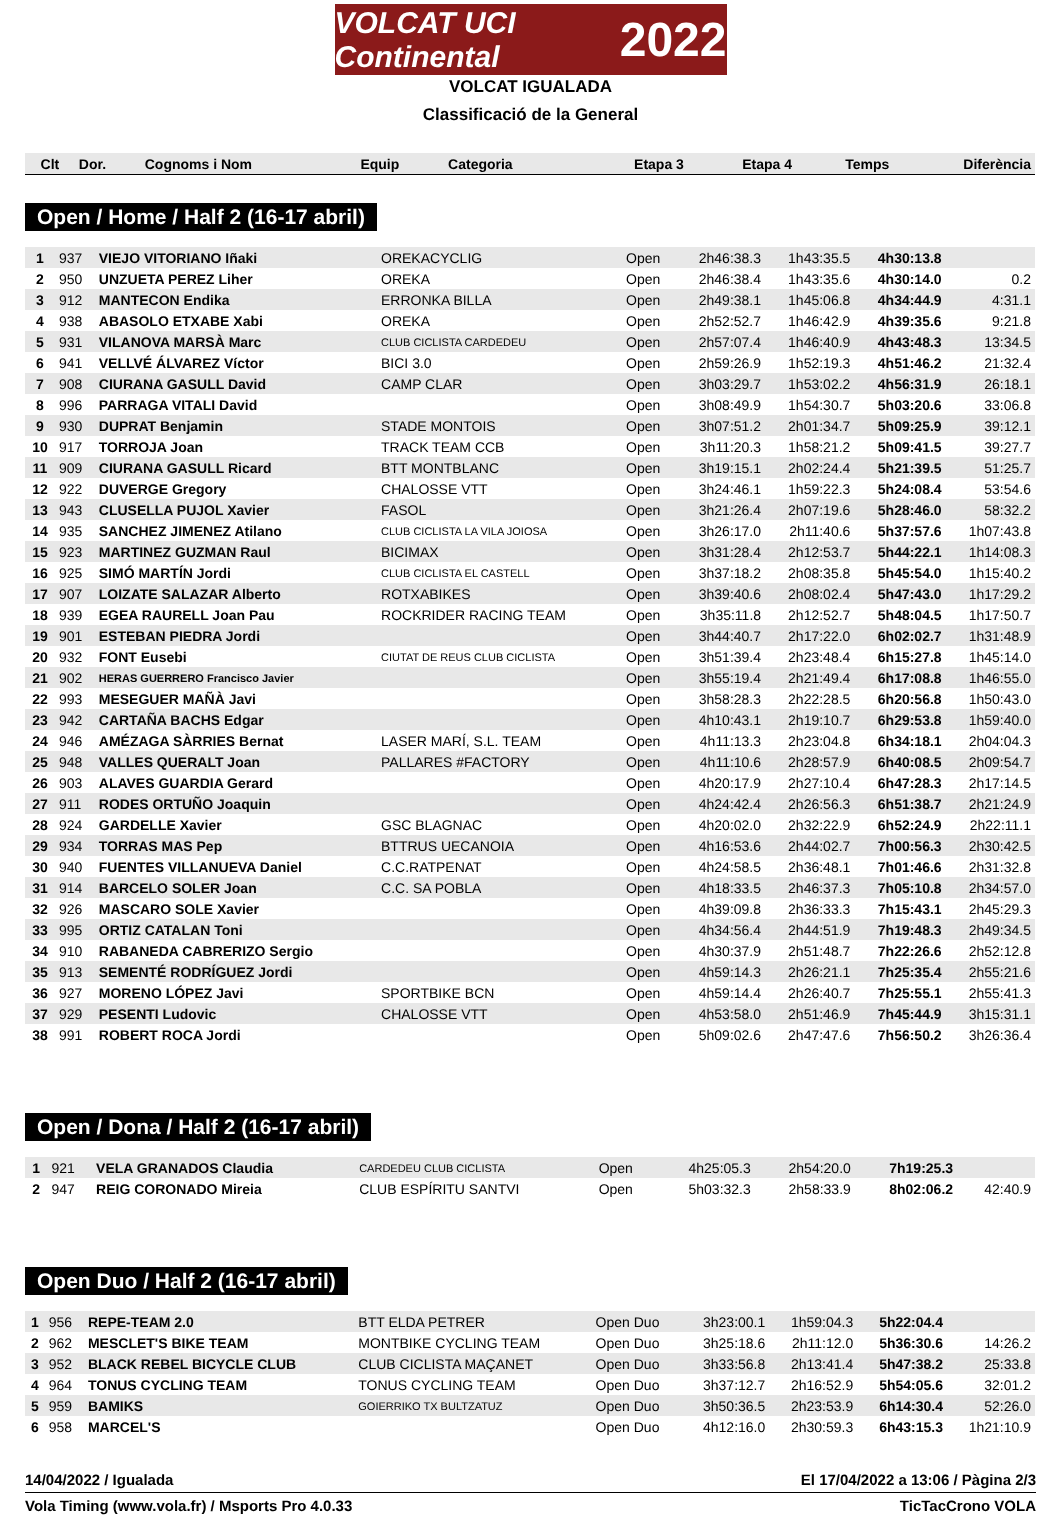VOLCAT UCI Continental 2022
VOLCAT IGUALADA
Classificació de la General
| Clt | Dor. | Cognoms i Nom | Equip | Categoria | Etapa 3 | Etapa 4 | Temps | Diferència |
| --- | --- | --- | --- | --- | --- | --- | --- | --- |
Open / Home / Half 2 (16-17 abril)
| 1 | 937 | VIEJO VITORIANO Iñaki | OREKACYCLIG | Open | 2h46:38.3 | 1h43:35.5 | 4h30:13.8 | |
| 2 | 950 | UNZUETA PEREZ Liher | OREKA | Open | 2h46:38.4 | 1h43:35.6 | 4h30:14.0 | 0.2 |
| 3 | 912 | MANTECON Endika | ERRONKA BILLA | Open | 2h49:38.1 | 1h45:06.8 | 4h34:44.9 | 4:31.1 |
| 4 | 938 | ABASOLO ETXABE Xabi | OREKA | Open | 2h52:52.7 | 1h46:42.9 | 4h39:35.6 | 9:21.8 |
| 5 | 931 | VILANOVA MARSÀ Marc | CLUB CICLISTA CARDEDEU | Open | 2h57:07.4 | 1h46:40.9 | 4h43:48.3 | 13:34.5 |
| 6 | 941 | VELLVÉ ÁLVAREZ Víctor | BICI 3.0 | Open | 2h59:26.9 | 1h52:19.3 | 4h51:46.2 | 21:32.4 |
| 7 | 908 | CIURANA GASULL David | CAMP CLAR | Open | 3h03:29.7 | 1h53:02.2 | 4h56:31.9 | 26:18.1 |
| 8 | 996 | PARRAGA VITALI David | | Open | 3h08:49.9 | 1h54:30.7 | 5h03:20.6 | 33:06.8 |
| 9 | 930 | DUPRAT Benjamin | STADE MONTOIS | Open | 3h07:51.2 | 2h01:34.7 | 5h09:25.9 | 39:12.1 |
| 10 | 917 | TORROJA Joan | TRACK TEAM CCB | Open | 3h11:20.3 | 1h58:21.2 | 5h09:41.5 | 39:27.7 |
| 11 | 909 | CIURANA GASULL Ricard | BTT MONTBLANC | Open | 3h19:15.1 | 2h02:24.4 | 5h21:39.5 | 51:25.7 |
| 12 | 922 | DUVERGE Gregory | CHALOSSE VTT | Open | 3h24:46.1 | 1h59:22.3 | 5h24:08.4 | 53:54.6 |
| 13 | 943 | CLUSELLA PUJOL Xavier | FASOL | Open | 3h21:26.4 | 2h07:19.6 | 5h28:46.0 | 58:32.2 |
| 14 | 935 | SANCHEZ JIMENEZ Atilano | CLUB CICLISTA LA VILA JOIOSA | Open | 3h26:17.0 | 2h11:40.6 | 5h37:57.6 | 1h07:43.8 |
| 15 | 923 | MARTINEZ GUZMAN Raul | BICIMAX | Open | 3h31:28.4 | 2h12:53.7 | 5h44:22.1 | 1h14:08.3 |
| 16 | 925 | SIMÓ MARTÍN Jordi | CLUB CICLISTA EL CASTELL | Open | 3h37:18.2 | 2h08:35.8 | 5h45:54.0 | 1h15:40.2 |
| 17 | 907 | LOIZATE SALAZAR Alberto | ROTXABIKES | Open | 3h39:40.6 | 2h08:02.4 | 5h47:43.0 | 1h17:29.2 |
| 18 | 939 | EGEA RAURELL Joan Pau | ROCKRIDER RACING TEAM | Open | 3h35:11.8 | 2h12:52.7 | 5h48:04.5 | 1h17:50.7 |
| 19 | 901 | ESTEBAN PIEDRA Jordi | | Open | 3h44:40.7 | 2h17:22.0 | 6h02:02.7 | 1h31:48.9 |
| 20 | 932 | FONT Eusebi | CIUTAT DE REUS CLUB CICLISTA | Open | 3h51:39.4 | 2h23:48.4 | 6h15:27.8 | 1h45:14.0 |
| 21 | 902 | HERAS GUERRERO Francisco Javier | | Open | 3h55:19.4 | 2h21:49.4 | 6h17:08.8 | 1h46:55.0 |
| 22 | 993 | MESEGUER MAÑÀ Javi | | Open | 3h58:28.3 | 2h22:28.5 | 6h20:56.8 | 1h50:43.0 |
| 23 | 942 | CARTAÑA BACHS Edgar | | Open | 4h10:43.1 | 2h19:10.7 | 6h29:53.8 | 1h59:40.0 |
| 24 | 946 | AMÉZAGA SÀRRIES Bernat | LASER MARÍ, S.L. TEAM | Open | 4h11:13.3 | 2h23:04.8 | 6h34:18.1 | 2h04:04.3 |
| 25 | 948 | VALLES QUERALT Joan | PALLARES #FACTORY | Open | 4h11:10.6 | 2h28:57.9 | 6h40:08.5 | 2h09:54.7 |
| 26 | 903 | ALAVES GUARDIA Gerard | | Open | 4h20:17.9 | 2h27:10.4 | 6h47:28.3 | 2h17:14.5 |
| 27 | 911 | RODES ORTUÑO Joaquin | | Open | 4h24:42.4 | 2h26:56.3 | 6h51:38.7 | 2h21:24.9 |
| 28 | 924 | GARDELLE Xavier | GSC BLAGNAC | Open | 4h20:02.0 | 2h32:22.9 | 6h52:24.9 | 2h22:11.1 |
| 29 | 934 | TORRAS MAS Pep | BTTRUS UECANOIA | Open | 4h16:53.6 | 2h44:02.7 | 7h00:56.3 | 2h30:42.5 |
| 30 | 940 | FUENTES VILLANUEVA Daniel | C.C.RATPENAT | Open | 4h24:58.5 | 2h36:48.1 | 7h01:46.6 | 2h31:32.8 |
| 31 | 914 | BARCELO SOLER Joan | C.C. SA POBLA | Open | 4h18:33.5 | 2h46:37.3 | 7h05:10.8 | 2h34:57.0 |
| 32 | 926 | MASCARO SOLE Xavier | | Open | 4h39:09.8 | 2h36:33.3 | 7h15:43.1 | 2h45:29.3 |
| 33 | 995 | ORTIZ CATALAN Toni | | Open | 4h34:56.4 | 2h44:51.9 | 7h19:48.3 | 2h49:34.5 |
| 34 | 910 | RABANEDA CABRERIZO Sergio | | Open | 4h30:37.9 | 2h51:48.7 | 7h22:26.6 | 2h52:12.8 |
| 35 | 913 | SEMENTÉ RODRÍGUEZ Jordi | | Open | 4h59:14.3 | 2h26:21.1 | 7h25:35.4 | 2h55:21.6 |
| 36 | 927 | MORENO LÓPEZ Javi | SPORTBIKE BCN | Open | 4h59:14.4 | 2h26:40.7 | 7h25:55.1 | 2h55:41.3 |
| 37 | 929 | PESENTI Ludovic | CHALOSSE VTT | Open | 4h53:58.0 | 2h51:46.9 | 7h45:44.9 | 3h15:31.1 |
| 38 | 991 | ROBERT ROCA Jordi | | Open | 5h09:02.6 | 2h47:47.6 | 7h56:50.2 | 3h26:36.4 |
Open / Dona / Half 2 (16-17 abril)
| 1 | 921 | VELA GRANADOS Claudia | CARDEDEU CLUB CICLISTA | Open | 4h25:05.3 | 2h54:20.0 | 7h19:25.3 | |
| 2 | 947 | REIG CORONADO Mireia | CLUB ESPÍRITU SANTVI | Open | 5h03:32.3 | 2h58:33.9 | 8h02:06.2 | 42:40.9 |
Open Duo / Half 2 (16-17 abril)
| 1 | 956 | REPE-TEAM 2.0 | BTT ELDA PETRER | Open Duo | 3h23:00.1 | 1h59:04.3 | 5h22:04.4 | |
| 2 | 962 | MESCLET'S BIKE TEAM | MONTBIKE CYCLING TEAM | Open Duo | 3h25:18.6 | 2h11:12.0 | 5h36:30.6 | 14:26.2 |
| 3 | 952 | BLACK REBEL BICYCLE CLUB | CLUB CICLISTA MAÇANET | Open Duo | 3h33:56.8 | 2h13:41.4 | 5h47:38.2 | 25:33.8 |
| 4 | 964 | TONUS CYCLING TEAM | TONUS CYCLING TEAM | Open Duo | 3h37:12.7 | 2h16:52.9 | 5h54:05.6 | 32:01.2 |
| 5 | 959 | BAMIKS | GOIERRIKO TX BULTZATUZ | Open Duo | 3h50:36.5 | 2h23:53.9 | 6h14:30.4 | 52:26.0 |
| 6 | 958 | MARCEL'S | | Open Duo | 4h12:16.0 | 2h30:59.3 | 6h43:15.3 | 1h21:10.9 |
14/04/2022 / Igualada El 17/04/2022 a 13:06 / Pàgina 2/3
Vola Timing (www.vola.fr) / Msports Pro 4.0.33 TicTacCrono VOLA